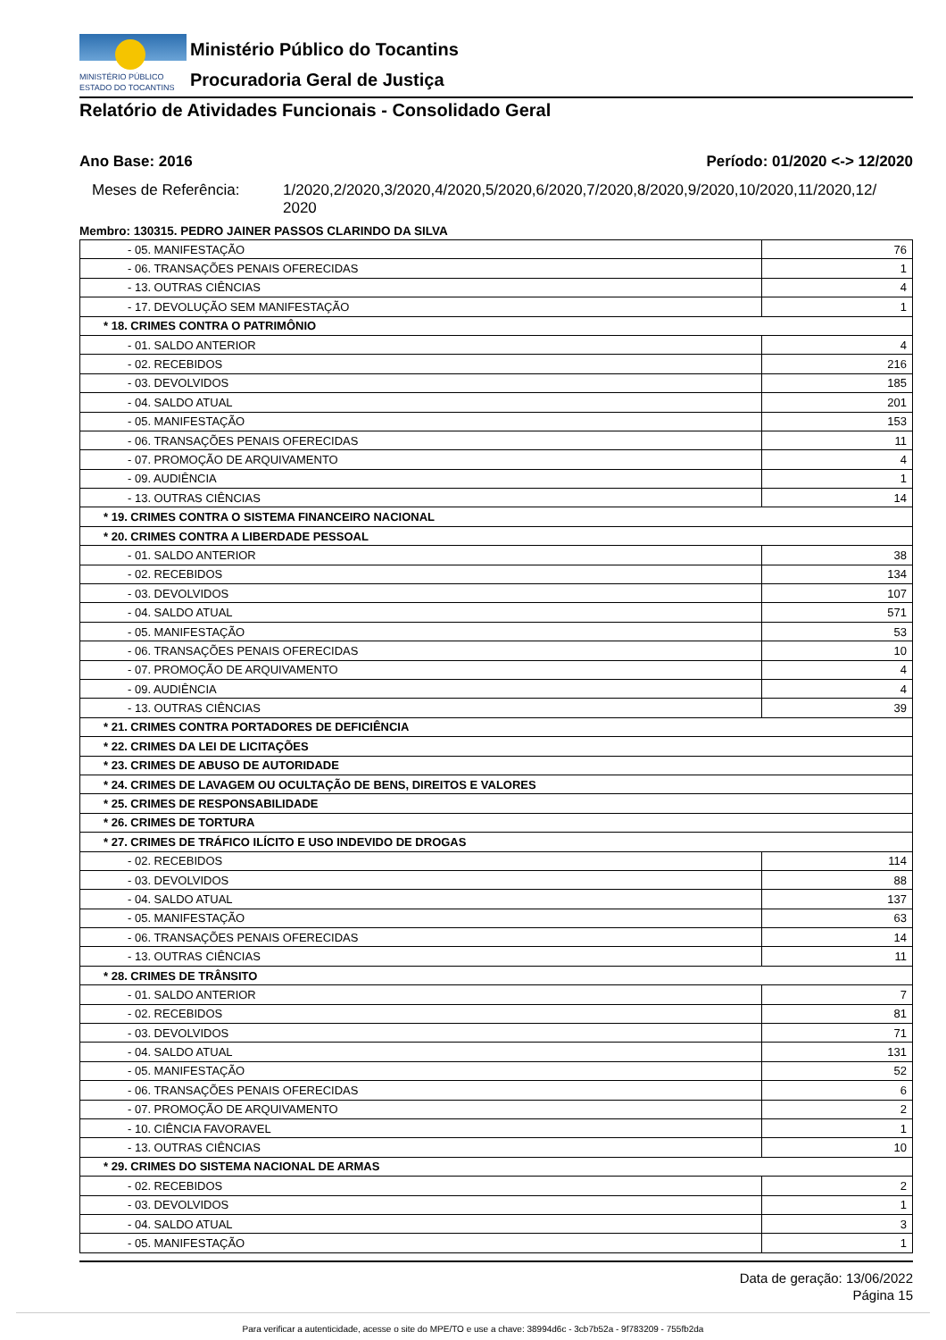MINISTÉRIO PÚBLICO
ESTADO DO TOCANTINS
Ministério Público do Tocantins
Procuradoria Geral de Justiça
Relatório de Atividades Funcionais - Consolidado Geral
Ano Base: 2016 Período: 01/2020 <-> 12/2020
Meses de Referência: 1/2020,2/2020,3/2020,4/2020,5/2020,6/2020,7/2020,8/2020,9/2020,10/2020,11/2020,12/
2020
Membro: 130315. PEDRO JAINER PASSOS CLARINDO DA SILVA
| - 05. MANIFESTAÇÃO | 76 |
| - 06. TRANSAÇÕES PENAIS OFERECIDAS | 1 |
| - 13. OUTRAS CIÊNCIAS | 4 |
| - 17. DEVOLUÇÃO SEM MANIFESTAÇÃO | 1 |
| * 18. CRIMES CONTRA O PATRIMÔNIO | |
| - 01. SALDO ANTERIOR | 4 |
| - 02. RECEBIDOS | 216 |
| - 03. DEVOLVIDOS | 185 |
| - 04. SALDO ATUAL | 201 |
| - 05. MANIFESTAÇÃO | 153 |
| - 06. TRANSAÇÕES PENAIS OFERECIDAS | 11 |
| - 07. PROMOÇÃO DE ARQUIVAMENTO | 4 |
| - 09. AUDIÊNCIA | 1 |
| - 13. OUTRAS CIÊNCIAS | 14 |
| * 19. CRIMES CONTRA O SISTEMA FINANCEIRO NACIONAL | |
| * 20. CRIMES CONTRA A LIBERDADE PESSOAL | |
| - 01. SALDO ANTERIOR | 38 |
| - 02. RECEBIDOS | 134 |
| - 03. DEVOLVIDOS | 107 |
| - 04. SALDO ATUAL | 571 |
| - 05. MANIFESTAÇÃO | 53 |
| - 06. TRANSAÇÕES PENAIS OFERECIDAS | 10 |
| - 07. PROMOÇÃO DE ARQUIVAMENTO | 4 |
| - 09. AUDIÊNCIA | 4 |
| - 13. OUTRAS CIÊNCIAS | 39 |
| * 21. CRIMES CONTRA PORTADORES DE DEFICIÊNCIA | |
| * 22. CRIMES DA LEI DE LICITAÇÕES | |
| * 23. CRIMES DE ABUSO DE AUTORIDADE | |
| * 24. CRIMES DE LAVAGEM OU OCULTAÇÃO DE BENS, DIREITOS E VALORES | |
| * 25. CRIMES DE RESPONSABILIDADE | |
| * 26. CRIMES DE TORTURA | |
| * 27. CRIMES DE TRÁFICO ILÍCITO E USO INDEVIDO DE DROGAS | |
| - 02. RECEBIDOS | 114 |
| - 03. DEVOLVIDOS | 88 |
| - 04. SALDO ATUAL | 137 |
| - 05. MANIFESTAÇÃO | 63 |
| - 06. TRANSAÇÕES PENAIS OFERECIDAS | 14 |
| - 13. OUTRAS CIÊNCIAS | 11 |
| * 28. CRIMES DE TRÂNSITO | |
| - 01. SALDO ANTERIOR | 7 |
| - 02. RECEBIDOS | 81 |
| - 03. DEVOLVIDOS | 71 |
| - 04. SALDO ATUAL | 131 |
| - 05. MANIFESTAÇÃO | 52 |
| - 06. TRANSAÇÕES PENAIS OFERECIDAS | 6 |
| - 07. PROMOÇÃO DE ARQUIVAMENTO | 2 |
| - 10. CIÊNCIA FAVORAVEL | 1 |
| - 13. OUTRAS CIÊNCIAS | 10 |
| * 29. CRIMES DO SISTEMA NACIONAL DE ARMAS | |
| - 02. RECEBIDOS | 2 |
| - 03. DEVOLVIDOS | 1 |
| - 04. SALDO ATUAL | 3 |
| - 05. MANIFESTAÇÃO | 1 |
Data de geração: 13/06/2022
Página 15
Para verificar a autenticidade, acesse o site do MPE/TO e use a chave: 38994d6c - 3cb7b52a - 9f783209 - 755fb2da